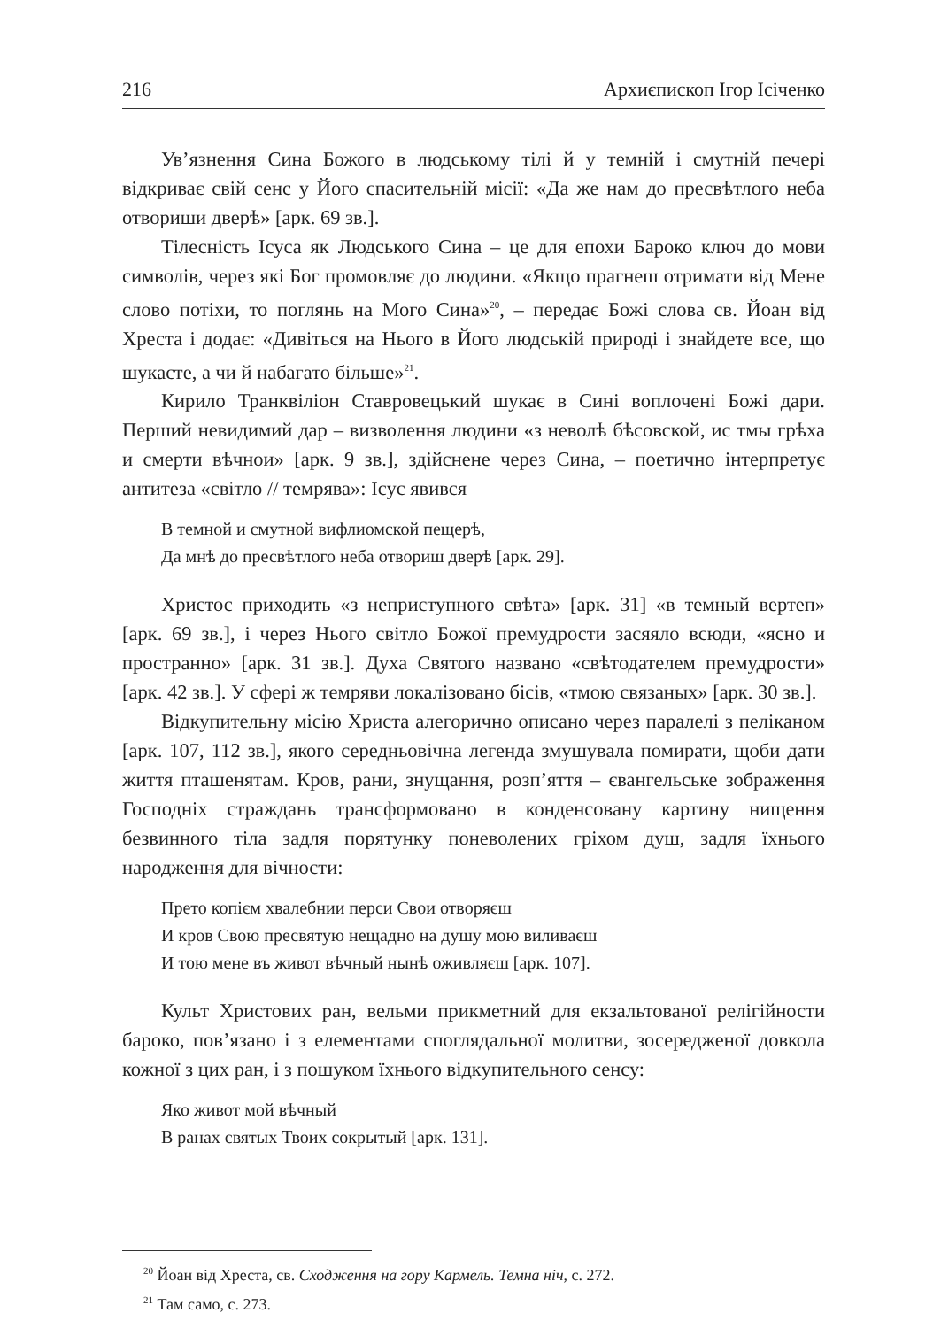216 Архиєпископ Ігор Ісіченко
Ув’язнення Сина Божого в людському тілі й у темній і смутній печері відкриває свій сенс у Його спасительній місії: «Да же нам до пресвѣтлого неба отвориши дверѣ» [арк. 69 зв.].
Тілесність Ісуса як Людського Сина – це для епохи Бароко ключ до мови символів, через які Бог промовляє до людини. «Якщо прагнеш отримати від Мене слово потіхи, то поглянь на Мого Сина»<sup>20</sup>, – передає Божі слова св. Йоан від Хреста і додає: «Дивіться на Нього в Його людській природі і знайдете все, що шукаєте, а чи й набагато більше»<sup>21</sup>.
Кирило Транквіліон Ставровецький шукає в Сині воплочені Божі дари. Перший невидимий дар – визволення людини «з неволѣ бѣсовской, ис тмы грѣха и смерти вѣчнои» [арк. 9 зв.], здійснене через Сина, – поетично інтерпретує антитеза «світло // темрява»: Ісус явився
В темной и смутной вифлиомской пещерѣ,
Да мнѣ до пресвѣтлого неба отвориш дверѣ [арк. 29].
Христос приходить «з неприступного свѣта» [арк. 31] «в темный вертеп» [арк. 69 зв.], і через Нього світло Божої премудрости засяяло всюди, «ясно и пространно» [арк. 31 зв.]. Духа Святого названо «свѣтодателем премудрости» [арк. 42 зв.]. У сфері ж темряви локалізовано бісів, «тмою связаных» [арк. 30 зв.].
Відкупительну місію Христа алегорично описано через паралелі з пеліканом [арк. 107, 112 зв.], якого середньовічна легенда змушувала помирати, щоби дати життя пташенятам. Кров, рани, знущання, розп’яття – євангельське зображення Господніх страждань трансформовано в конденсовану картину нищення безвинного тіла задля порятунку поневолених гріхом душ, задля їхнього народження для вічности:
Прето копієм хвалебнии перси Свои отворяєш
И кров Свою пресвятую нещадно на душу мою виливаєш
И тою мене въ живот вѣчный нынѣ оживляєш [арк. 107].
Культ Христових ран, вельми прикметний для екзальтованої релігійности бароко, пов’язано і з елементами споглядальної молитви, зосередженої довкола кожної з цих ран, і з пошуком їхнього відкупительного сенсу:
Яко живот мой вѣчный
В ранах святых Твоих сокрытый [арк. 131].
<sup>20</sup> Йоан від Хреста, св. Сходження на гору Кармель. Темна ніч, с. 272.
<sup>21</sup> Там само, с. 273.